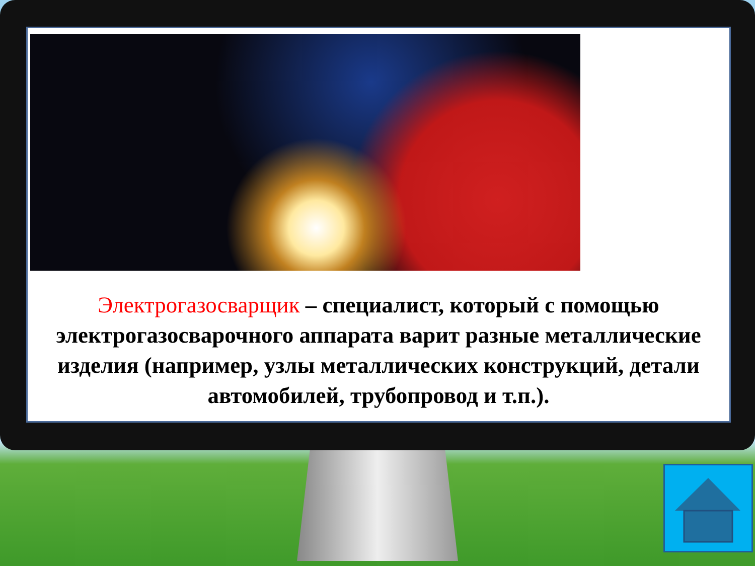Электрогазосварщик – специалист, который с помощью электрогазосварочного аппарата варит разные металлические изделия (например, узлы металлических конструкций, детали автомобилей, трубопровод и т.п.).